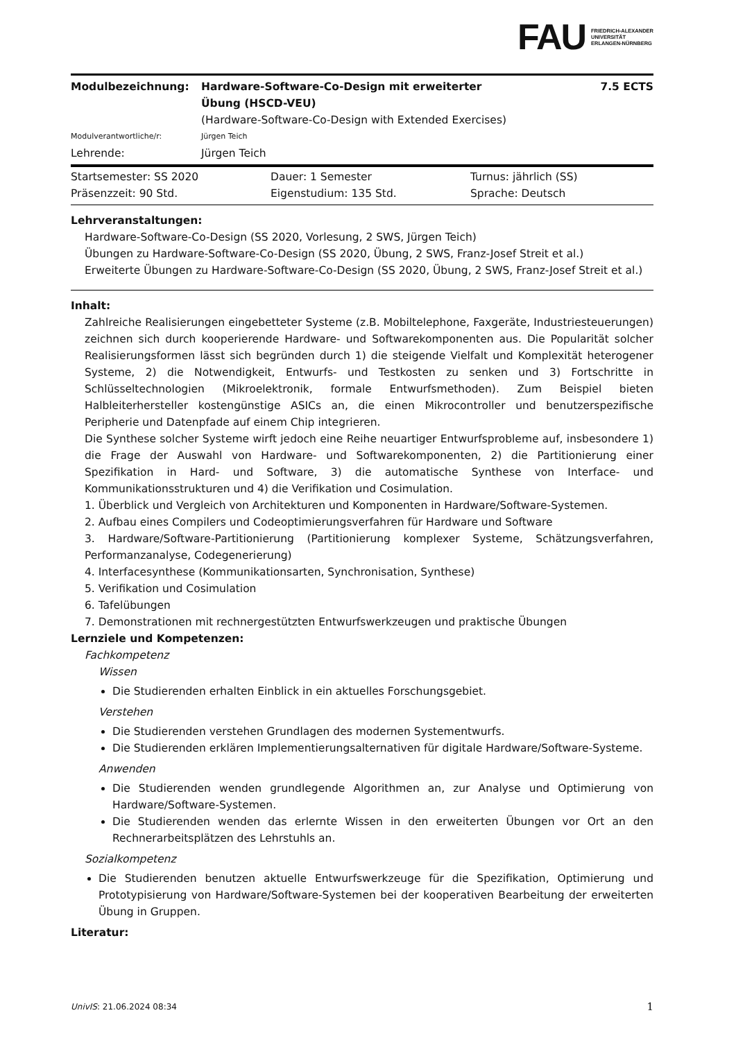FAU FRIEDRICH-ALEXANDER
UNIVERSITÄT
ERLANGEN-NÜRNBERG
| Modulbezeichnung: | Hardware-Software-Co-Design mit erweiterter Übung (HSCD-VEU) | 7.5 ECTS |
| | (Hardware-Software-Co-Design with Extended Exercises) | |
| Modulverantwortliche/r: | Jürgen Teich | |
| Lehrende: | Jürgen Teich | |
| Startsemester: SS 2020 | Dauer: 1 Semester | Turnus: jährlich (SS) |
| Präsenzzeit: 90 Std. | Eigenstudium: 135 Std. | Sprache: Deutsch |
Lehrveranstaltungen:
Hardware-Software-Co-Design (SS 2020, Vorlesung, 2 SWS, Jürgen Teich)
Übungen zu Hardware-Software-Co-Design (SS 2020, Übung, 2 SWS, Franz-Josef Streit et al.)
Erweiterte Übungen zu Hardware-Software-Co-Design (SS 2020, Übung, 2 SWS, Franz-Josef Streit et al.)
Inhalt:
Zahlreiche Realisierungen eingebetteter Systeme (z.B. Mobiltelephone, Faxgeräte, Industriesteuerungen) zeichnen sich durch kooperierende Hardware- und Softwarekomponenten aus. Die Popularität solcher Realisierungsformen lässt sich begründen durch 1) die steigende Vielfalt und Komplexität heterogener Systeme, 2) die Notwendigkeit, Entwurfs- und Testkosten zu senken und 3) Fortschritte in Schlüsseltechnologien (Mikroelektronik, formale Entwurfsmethoden). Zum Beispiel bieten Halbleiterhersteller kostengünstige ASICs an, die einen Mikrocontroller und benutzerspezifische Peripherie und Datenpfade auf einem Chip integrieren.
Die Synthese solcher Systeme wirft jedoch eine Reihe neuartiger Entwurfsprobleme auf, insbesondere 1) die Frage der Auswahl von Hardware- und Softwarekomponenten, 2) die Partitionierung einer Spezifikation in Hard- und Software, 3) die automatische Synthese von Interface- und Kommunikationsstrukturen und 4) die Verifikation und Cosimulation.
1. Überblick und Vergleich von Architekturen und Komponenten in Hardware/Software-Systemen.
2. Aufbau eines Compilers und Codeoptimierungsverfahren für Hardware und Software
3. Hardware/Software-Partitionierung (Partitionierung komplexer Systeme, Schätzungsverfahren, Performanzanalyse, Codegenerierung)
4. Interfacesynthese (Kommunikationsarten, Synchronisation, Synthese)
5. Verifikation und Cosimulation
6. Tafelübungen
7. Demonstrationen mit rechnergestützten Entwurfswerkzeugen und praktische Übungen
Lernziele und Kompetenzen:
Fachkompetenz
Wissen
Die Studierenden erhalten Einblick in ein aktuelles Forschungsgebiet.
Verstehen
Die Studierenden verstehen Grundlagen des modernen Systementwurfs.
Die Studierenden erklären Implementierungsalternativen für digitale Hardware/Software-Systeme.
Anwenden
Die Studierenden wenden grundlegende Algorithmen an, zur Analyse und Optimierung von Hardware/Software-Systemen.
Die Studierenden wenden das erlernte Wissen in den erweiterten Übungen vor Ort an den Rechnerarbeitsplätzen des Lehrstuhls an.
Sozialkompetenz
Die Studierenden benutzen aktuelle Entwurfswerkzeuge für die Spezifikation, Optimierung und Prototypisierung von Hardware/Software-Systemen bei der kooperativen Bearbeitung der erweiterten Übung in Gruppen.
Literatur:
UnivIS: 21.06.2024 08:34 1